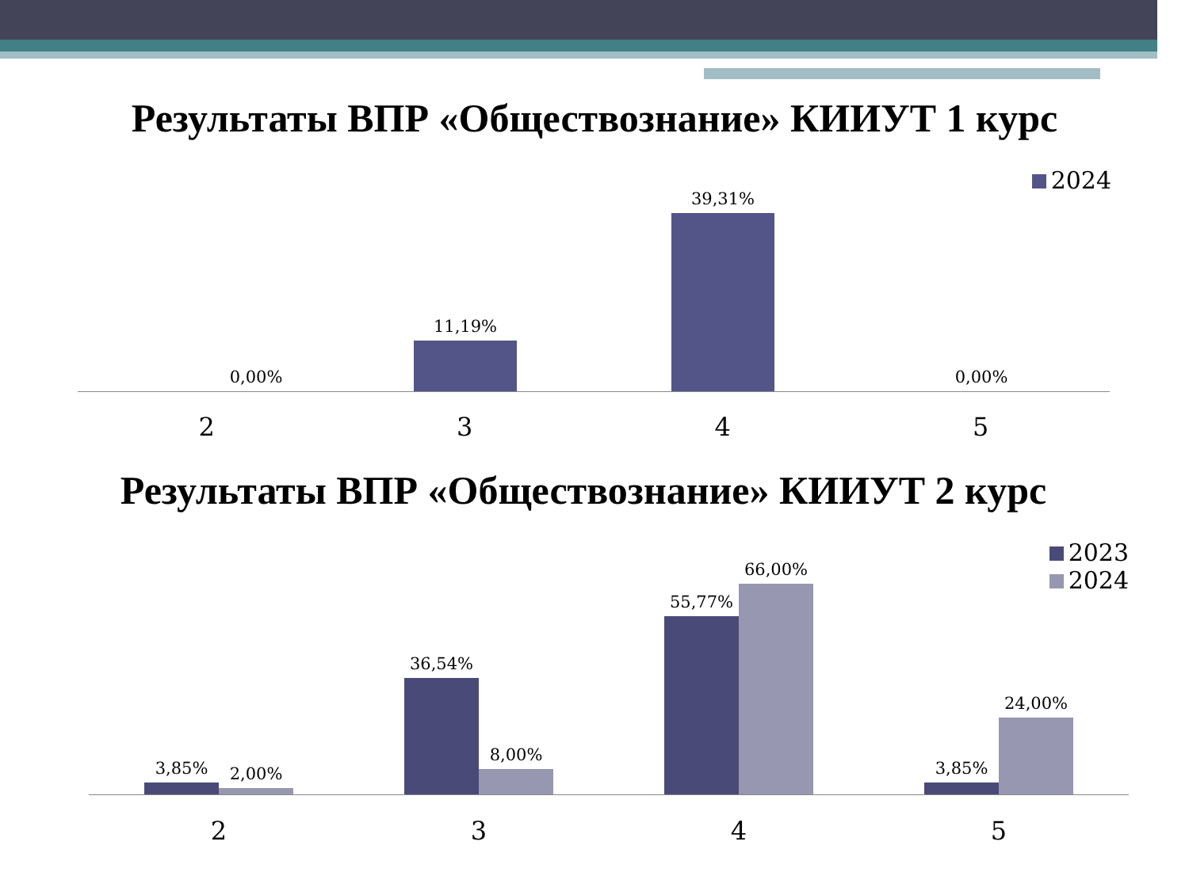Результаты ВПР «Обществознание» КИИУТ 1 курс
2024
0,00% 11,19% 39,31% 0,00%
2 3 4 5
Результаты ВПР «Обществознание» КИИУТ 2 курс
2023
2024
3,85%
2,00%
36,54%
8,00%
55,77%
66,00%
3,85%
24,00%
2 3 4 5